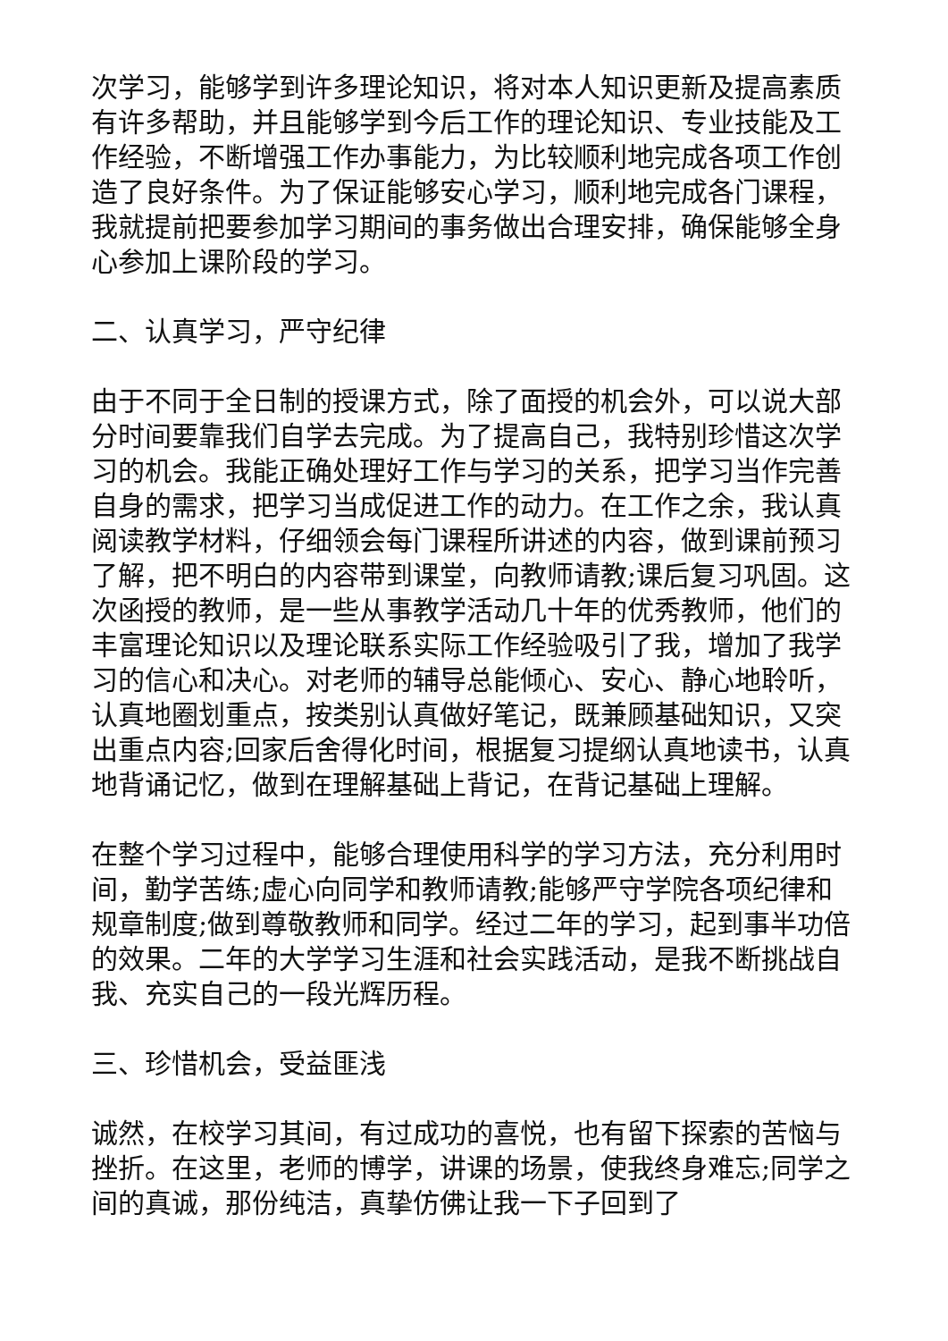次学习，能够学到许多理论知识，将对本人知识更新及提高素质有许多帮助，并且能够学到今后工作的理论知识、专业技能及工作经验，不断增强工作办事能力，为比较顺利地完成各项工作创造了良好条件。为了保证能够安心学习，顺利地完成各门课程，我就提前把要参加学习期间的事务做出合理安排，确保能够全身心参加上课阶段的学习。
二、认真学习，严守纪律
由于不同于全日制的授课方式，除了面授的机会外，可以说大部分时间要靠我们自学去完成。为了提高自己，我特别珍惜这次学习的机会。我能正确处理好工作与学习的关系，把学习当作完善自身的需求，把学习当成促进工作的动力。在工作之余，我认真阅读教学材料，仔细领会每门课程所讲述的内容，做到课前预习了解，把不明白的内容带到课堂，向教师请教;课后复习巩固。这次函授的教师，是一些从事教学活动几十年的优秀教师，他们的丰富理论知识以及理论联系实际工作经验吸引了我，增加了我学习的信心和决心。对老师的辅导总能倾心、安心、静心地聆听，认真地圈划重点，按类别认真做好笔记，既兼顾基础知识，又突出重点内容;回家后舍得化时间，根据复习提纲认真地读书，认真地背诵记忆，做到在理解基础上背记，在背记基础上理解。
在整个学习过程中，能够合理使用科学的学习方法，充分利用时间，勤学苦练;虚心向同学和教师请教;能够严守学院各项纪律和规章制度;做到尊敬教师和同学。经过二年的学习，起到事半功倍的效果。二年的大学学习生涯和社会实践活动，是我不断挑战自我、充实自己的一段光辉历程。
三、珍惜机会，受益匪浅
诚然，在校学习其间，有过成功的喜悦，也有留下探索的苦恼与挫折。在这里，老师的博学，讲课的场景，使我终身难忘;同学之间的真诚，那份纯洁，真挚仿佛让我一下子回到了